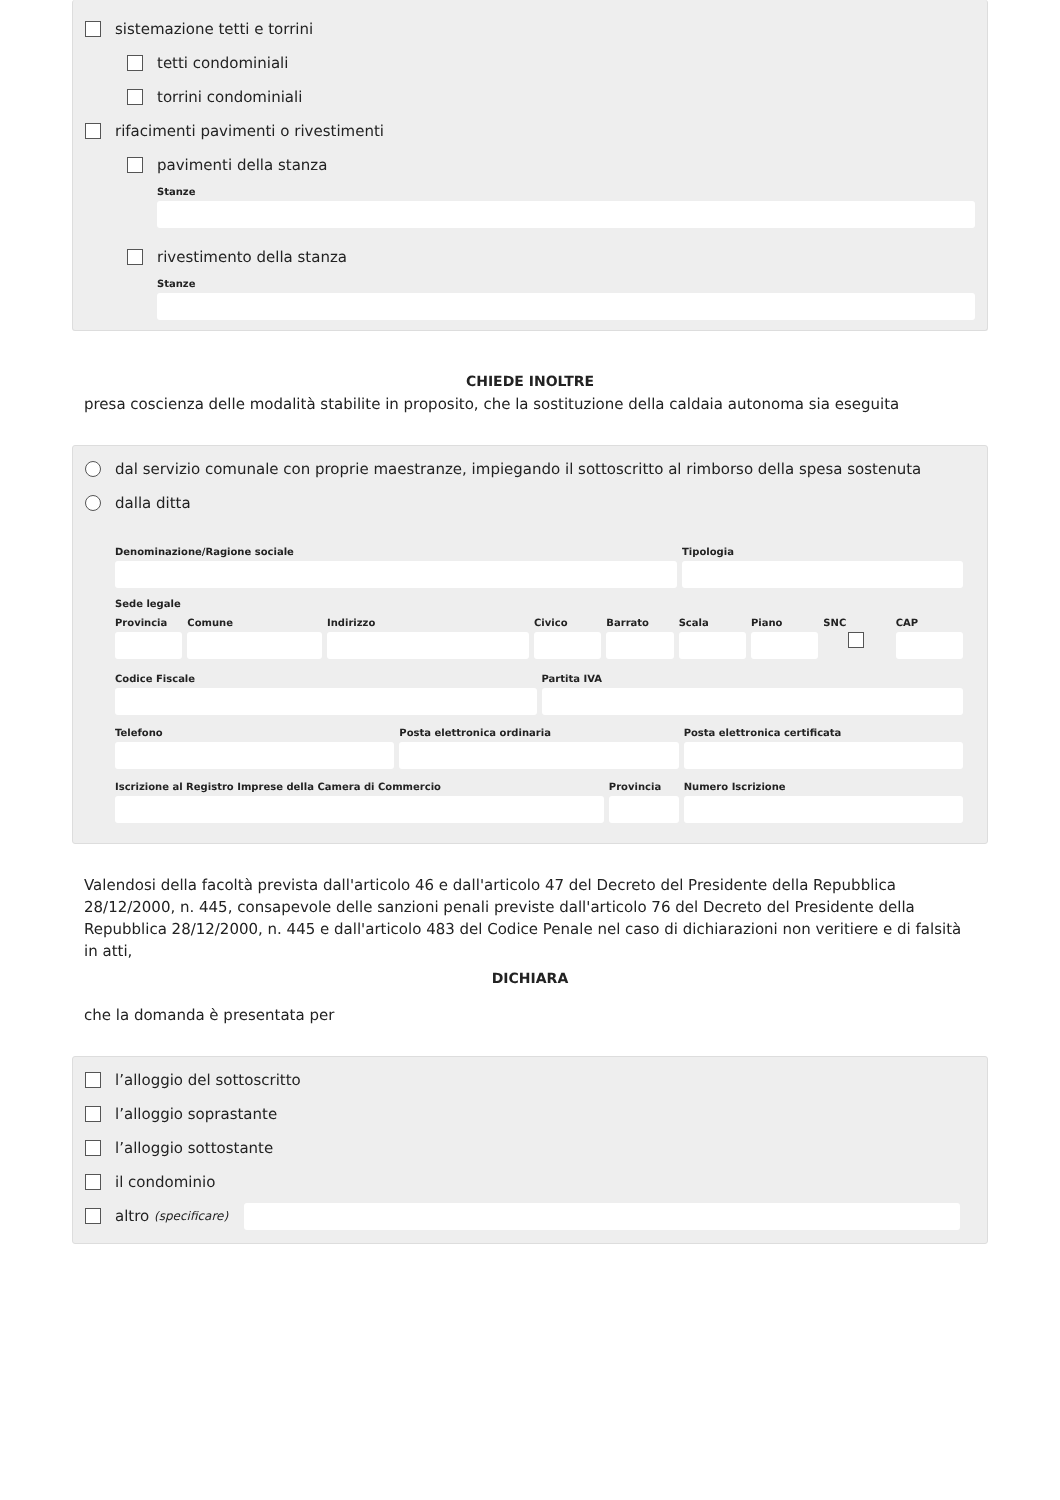sistemazione tetti e torrini
tetti condominiali
torrini condominiali
rifacimenti pavimenti o rivestimenti
pavimenti della stanza
Stanze
rivestimento della stanza
Stanze
CHIEDE INOLTRE
presa coscienza delle modalità stabilite in proposito, che la sostituzione della caldaia autonoma sia eseguita
dal servizio comunale con proprie maestranze, impiegando il sottoscritto al rimborso della spesa sostenuta
dalla ditta
Denominazione/Ragione sociale Tipologia
Sede legale
Provincia Comune Indirizzo Civico Barrato Scala Piano SNC CAP
Codice Fiscale Partita IVA
Telefono Posta elettronica ordinaria Posta elettronica certificata
Iscrizione al Registro Imprese della Camera di Commercio
Provincia Numero Iscrizione
Valendosi della facoltà prevista dall'articolo 46 e dall'articolo 47 del Decreto del Presidente della Repubblica 28/12/2000, n. 445, consapevole delle sanzioni penali previste dall'articolo 76 del Decreto del Presidente della Repubblica 28/12/2000, n. 445 e dall'articolo 483 del Codice Penale nel caso di dichiarazioni non veritiere e di falsità in atti,
DICHIARA
che la domanda è presentata per
l’alloggio del sottoscritto
l’alloggio soprastante
l’alloggio sottostante
il condominio
altro (specificare)